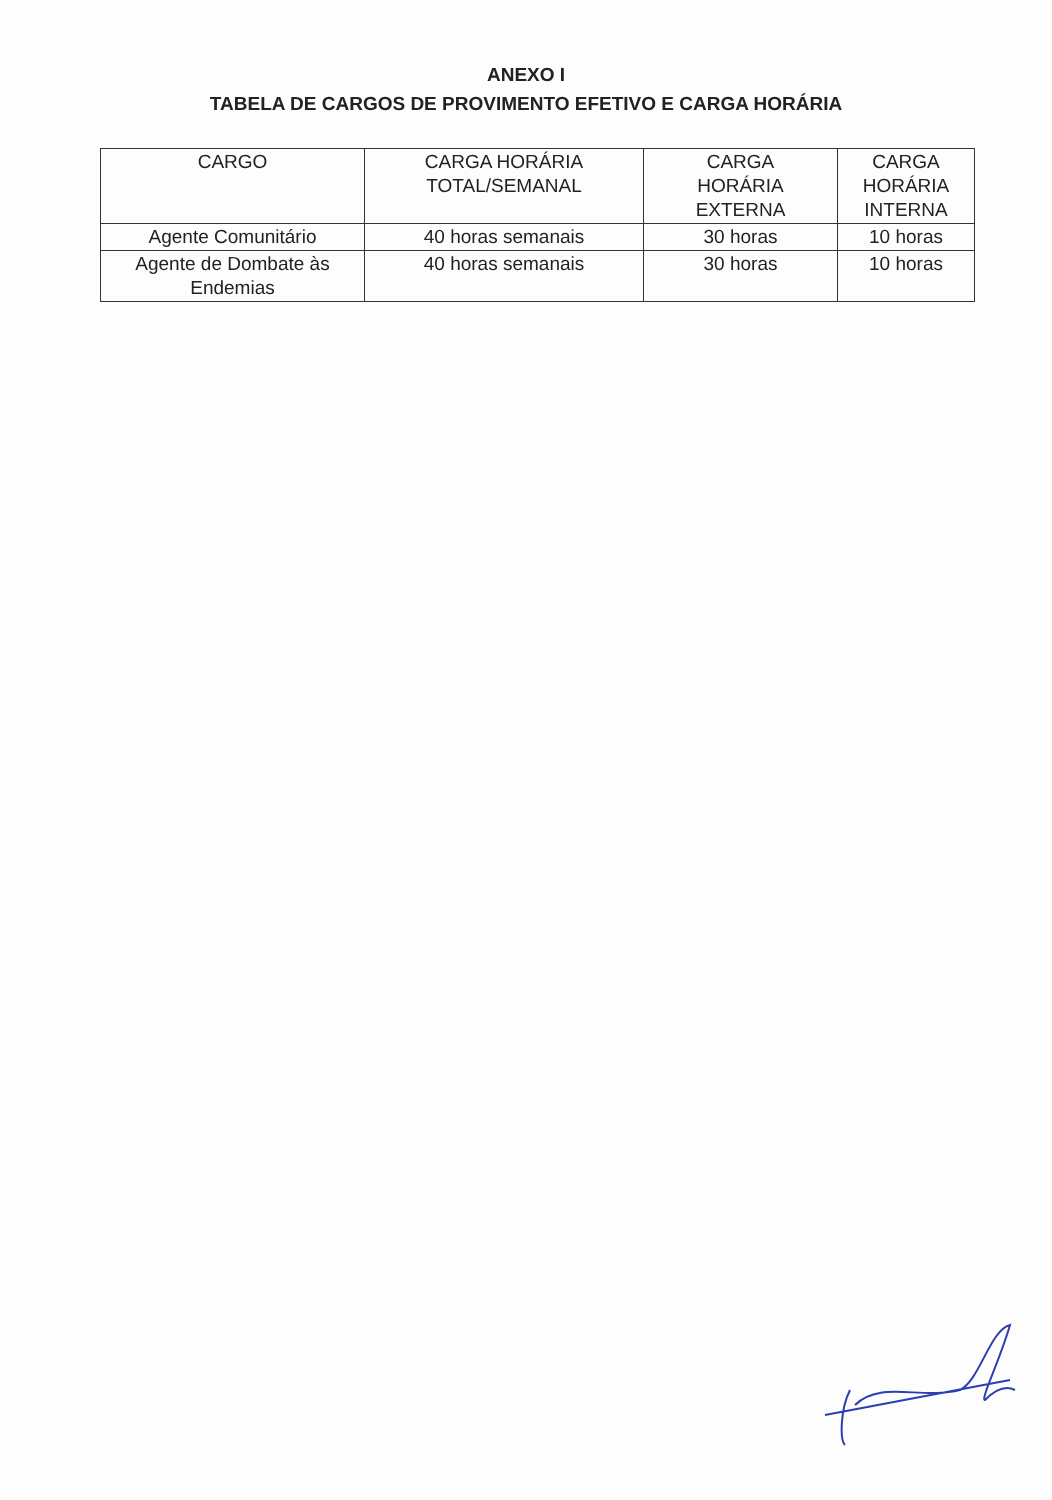ANEXO I
TABELA DE CARGOS DE PROVIMENTO EFETIVO E CARGA HORÁRIA
| CARGO | CARGA HORÁRIA TOTAL/SEMANAL | CARGA HORÁRIA EXTERNA | CARGA HORÁRIA INTERNA |
| --- | --- | --- | --- |
| Agente Comunitário | 40 horas semanais | 30 horas | 10 horas |
| Agente de Dombate às Endemias | 40 horas semanais | 30 horas | 10 horas |